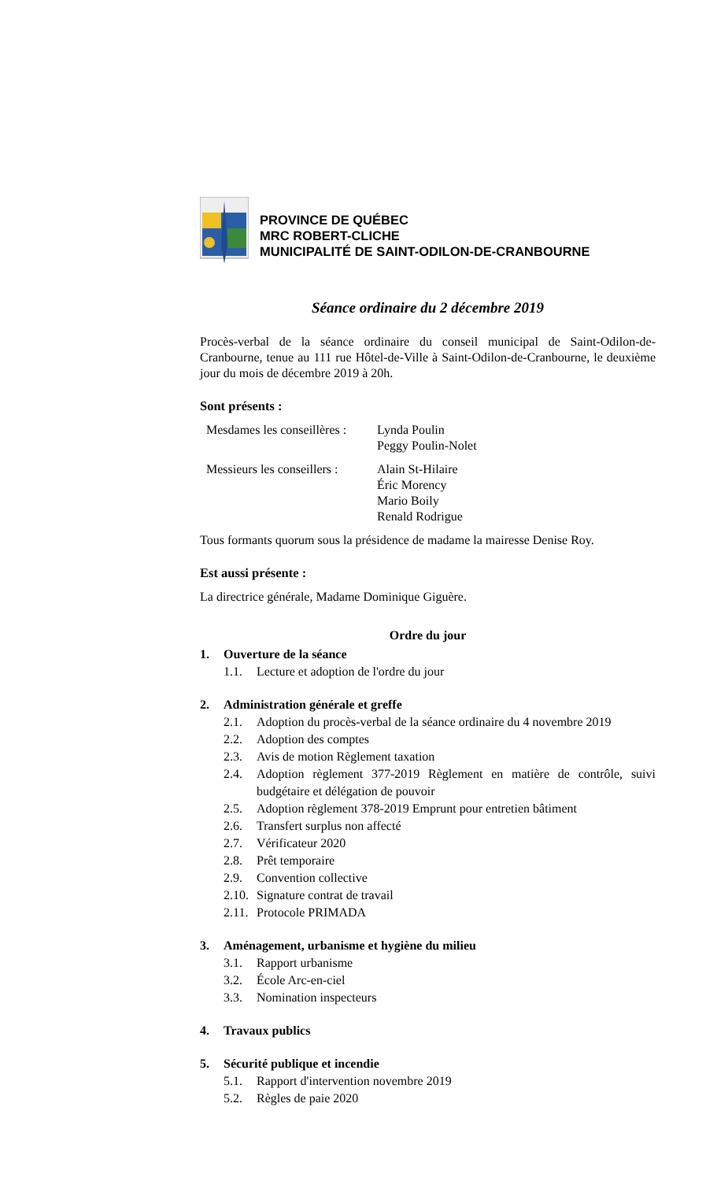PROVINCE DE QUÉBEC
MRC ROBERT-CLICHE
MUNICIPALITÉ DE SAINT-ODILON-DE-CRANBOURNE
Séance ordinaire du 2 décembre 2019
Procès-verbal de la séance ordinaire du conseil municipal de Saint-Odilon-de-Cranbourne, tenue au 111 rue Hôtel-de-Ville à Saint-Odilon-de-Cranbourne, le deuxième jour du mois de décembre 2019 à 20h.
Sont présents :
Mesdames les conseillères :
Lynda Poulin
Peggy Poulin-Nolet
Messieurs les conseillers :
Alain St-Hilaire
Éric Morency
Mario Boily
Renald Rodrigue
Tous formants quorum sous la présidence de madame la mairesse Denise Roy.
Est aussi présente :
La directrice générale, Madame Dominique Giguère.
Ordre du jour
1. Ouverture de la séance
1.1. Lecture et adoption de l'ordre du jour
2. Administration générale et greffe
2.1. Adoption du procès-verbal de la séance ordinaire du 4 novembre 2019
2.2. Adoption des comptes
2.3. Avis de motion Règlement taxation
2.4. Adoption règlement 377-2019 Règlement en matière de contrôle, suivi budgétaire et délégation de pouvoir
2.5. Adoption règlement 378-2019 Emprunt pour entretien bâtiment
2.6. Transfert surplus non affecté
2.7. Vérificateur 2020
2.8. Prêt temporaire
2.9. Convention collective
2.10. Signature contrat de travail
2.11. Protocole PRIMADA
3. Aménagement, urbanisme et hygiène du milieu
3.1. Rapport urbanisme
3.2. École Arc-en-ciel
3.3. Nomination inspecteurs
4. Travaux publics
5. Sécurité publique et incendie
5.1. Rapport d'intervention novembre 2019
5.2. Règles de paie 2020